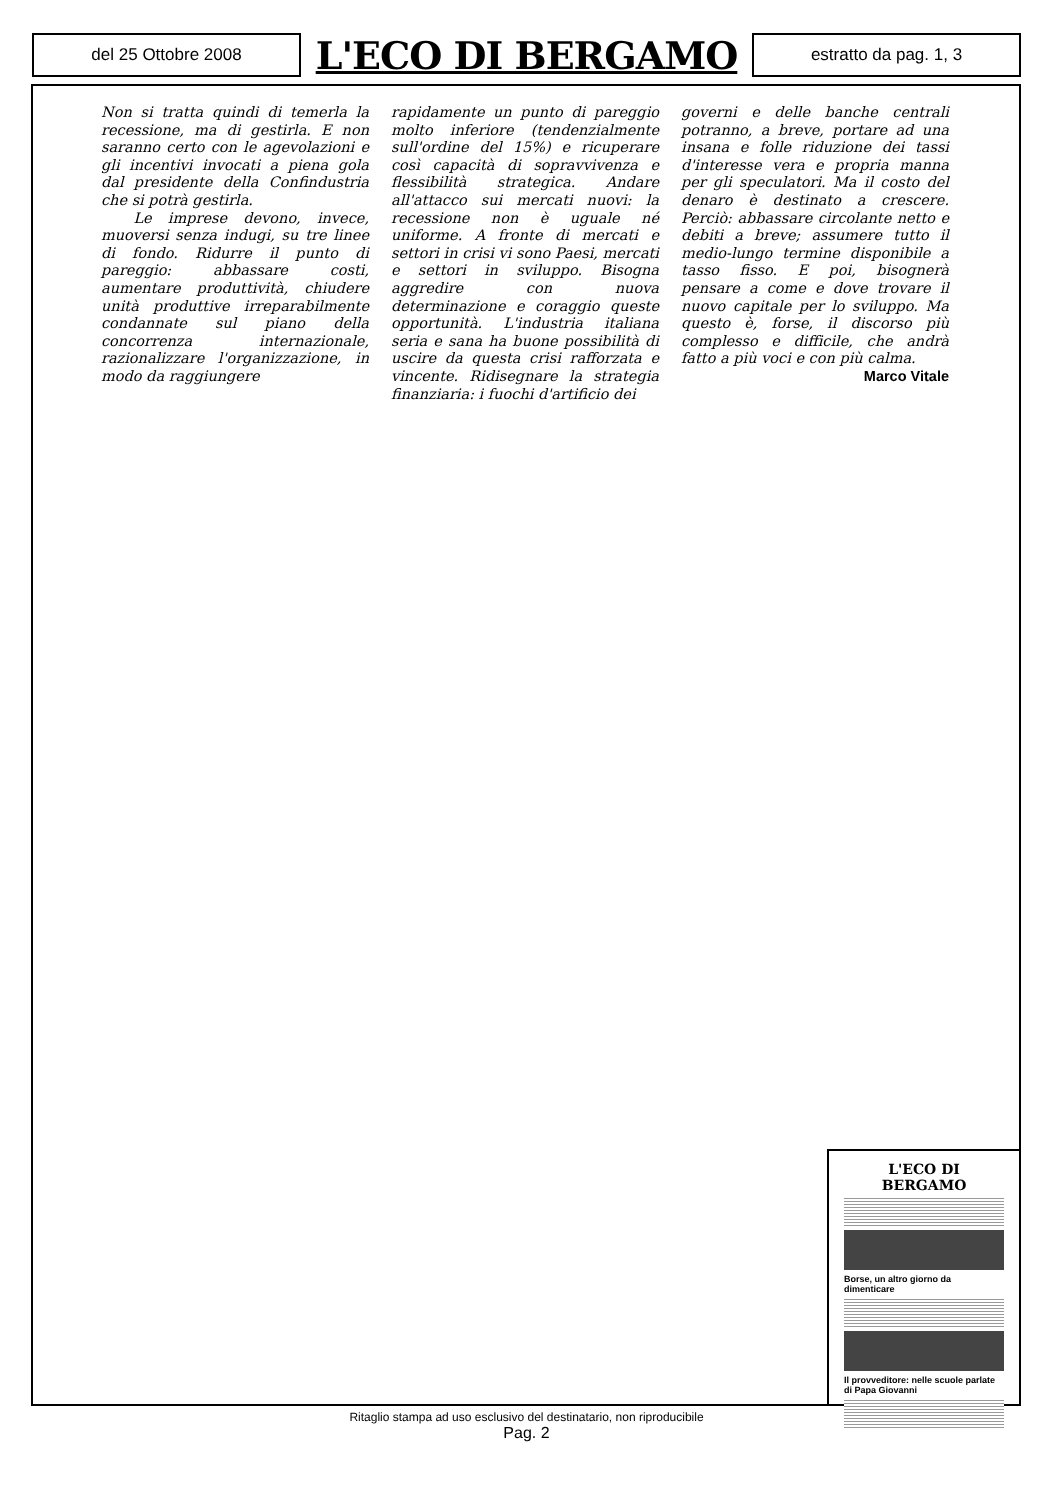del 25 Ottobre 2008
L'ECO DI BERGAMO
estratto da pag. 1, 3
Non si tratta quindi di temerla la recessione, ma di gestirla. E non saranno certo con le agevolazioni e gli incentivi invocati a piena gola dal presidente della Confindustria che si potrà gestirla.
Le imprese devono, invece, muoversi senza indugi, su tre linee di fondo. Ridurre il punto di pareggio: abbassare costi, aumentare produttività, chiudere unità produttive irreparabilmente condannate sul piano della concorrenza internazionale, razionalizzare l'organizzazione, in modo da raggiungere
rapidamente un punto di pareggio molto inferiore (tendenzialmente sull'ordine del 15%) e ricuperare così capacità di sopravvivenza e flessibilità strategica. Andare all'attacco sui mercati nuovi: la recessione non è uguale né uniforme. A fronte di mercati e settori in crisi vi sono Paesi, mercati e settori in sviluppo. Bisogna aggredire con nuova determinazione e coraggio queste opportunità. L'industria italiana seria e sana ha buone possibilità di uscire da questa crisi rafforzata e vincente. Ridisegnare la strategia finanziaria: i fuochi d'artificio dei
governi e delle banche centrali potranno, a breve, portare ad una insana e folle riduzione dei tassi d'interesse vera e propria manna per gli speculatori. Ma il costo del denaro è destinato a crescere. Perciò: abbassare circolante netto e debiti a breve; assumere tutto il medio-lungo termine disponibile a tasso fisso. E poi, bisognerà pensare a come e dove trovare il nuovo capitale per lo sviluppo. Ma questo è, forse, il discorso più complesso e difficile, che andrà fatto a più voci e con più calma.
Marco Vitale
L'ECO DI BERGAMO
Borse, un altro giorno da dimenticare
Il provveditore: nelle scuole parlate di Papa Giovanni
Ritaglio stampa ad uso esclusivo del destinatario, non riproducibile
Pag. 2